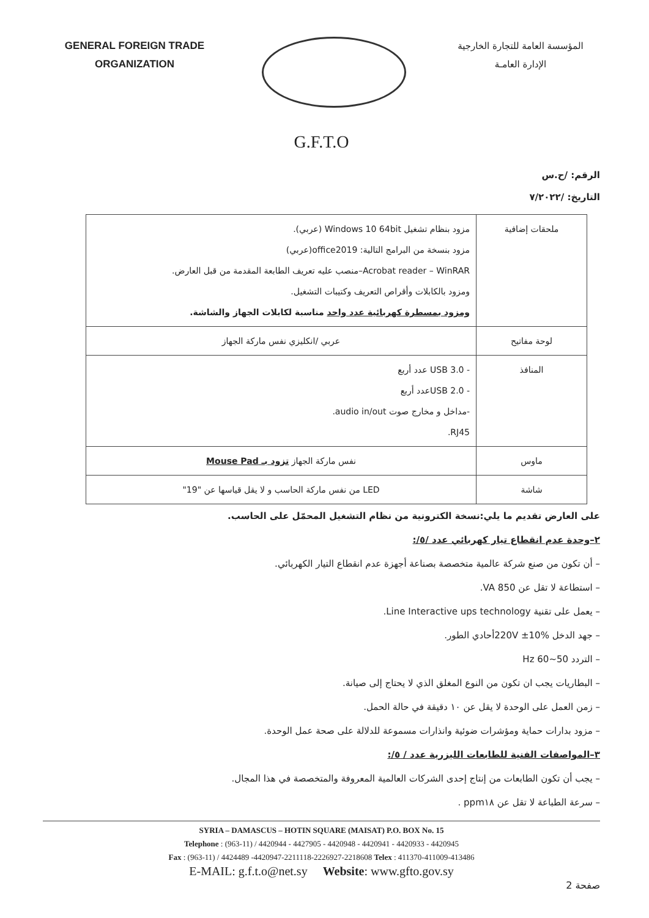GENERAL FOREIGN TRADE
ORGANIZATION
المؤسسة العامة للتجارة الخارجية
الإدارة العامـة
G.F.T.O
الرقم: /ح.س
التاريخ: /٧/٢٠٢٢
| ملحقات إضافية | مزود بنظام تشغيل Windows 10 64bit (عربي). مزود بنسخة من البرامج التالية: office2019(عربي) Acrobat reader – WinRAR–منصب عليه تعريف الطابعة المقدمة من قبل العارض. ومزود بالكابلات وأقراص التعريف وكتيبات التشغيل. ومزود بمسطرة كهربائية عدد واحد مناسبة لكابلات الجهاز والشاشة. |
| لوحة مفاتيح | عربي /انكليزي نفس ماركة الجهاز |
| المنافذ | - USB 3.0 عدد أربع - USB 2.0عدد أربع -مداخل و مخارج صوت audio in/out. RJ45. |
| ماوس | نفس ماركة الجهاز تزود بـ Mouse Pad |
| شاشة | LED من نفس ماركة الحاسب و لا يقل قياسها عن "19" |
على العارض تقديم ما يلي:نسخة الكترونية من نظام التشغيل المحمّل على الحاسب.
٢–وحدة عدم انقطاع تيار كهربائي عدد /٥/:
– أن تكون من صنع شركة عالمية متخصصة بصناعة أجهزة عدم انقطاع التيار الكهربائي.
– استطاعة لا تقل عن 850 VA.
– يعمل على تقنية Line Interactive ups technology.
– جهد الدخل 220V ±10%أحادي الطور.
– التردد 50~60 Hz
– البطاريات يجب ان تكون من النوع المغلق الذي لا يحتاج إلى صيانة.
– زمن العمل على الوحدة لا يقل عن ١٠ دقيقة في حالة الحمل.
– مزود بدارات حماية ومؤشرات ضوئية وانذارات مسموعة للدلالة على صحة عمل الوحدة.
٣–المواصفات الفنية للطابعات الليزرية عدد / ٥/:
– يجب أن تكون الطابعات من إنتاج إحدى الشركات العالمية المعروفة والمتخصصة في هذا المجال.
– سرعة الطباعة لا تقل عن ppm١٨ .
SYRIA – DAMASCUS – HOTIN SQUARE (MAISAT) P.O. BOX No. 15
Telephone : (963-11) / 4420944 - 4427905 - 4420948 - 4420941 - 4420933 - 4420945
Fax : (963-11) / 4424489 -4420947-2211118-2226927-2218608 Telex : 411370-411009-413486
E-MAIL: g.f.t.o@net.sy Website: www.gfto.gov.sy
صفحة 2